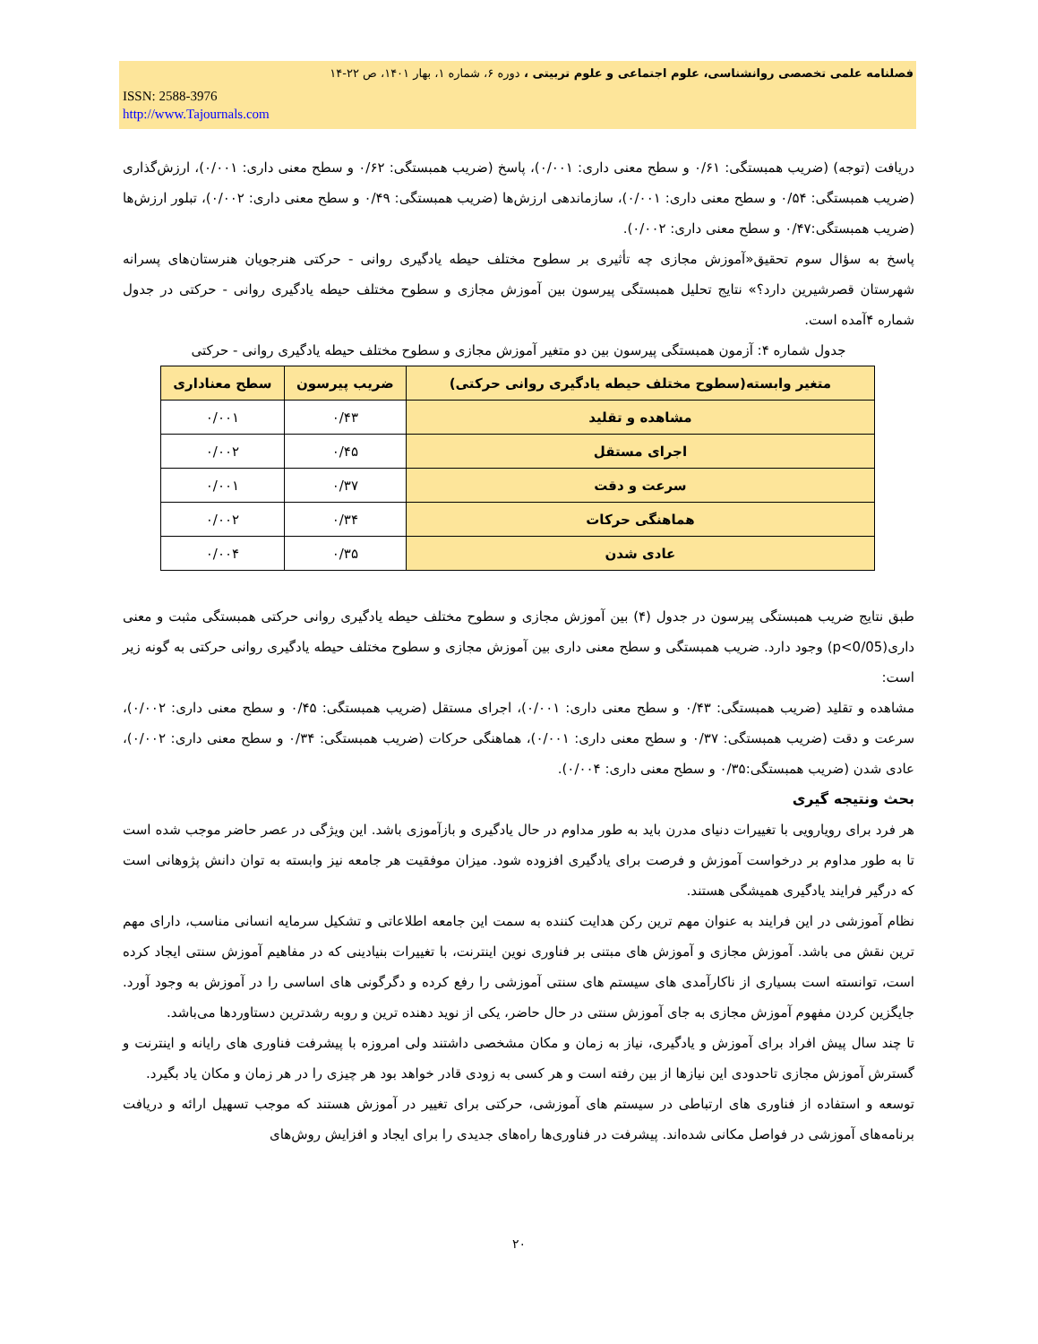فصلنامه علمی تخصصی روانشناسی، علوم اجتماعی و علوم تربیتی ، دوره ۶، شماره ۱، بهار ۱۴۰۱، ص ۲۲-۱۴
ISSN: 2588-3976
http://www.Tajournals.com
دریافت (توجه) (ضریب همبستگی: ۰/۶۱ و سطح معنی داری: ۰/۰۰۱)، پاسخ (ضریب همبستگی: ۰/۶۲ و سطح معنی داری: ۰/۰۰۱)، ارزش‌گذاری (ضریب همبستگی: ۰/۵۴ و سطح معنی داری: ۰/۰۰۱)، سازماندهی ارزش‌ها (ضریب همبستگی: ۰/۴۹ و سطح معنی داری: ۰/۰۰۲)، تبلور ارزش‌ها (ضریب همبستگی:۰/۴۷ و سطح معنی داری: ۰/۰۰۲).
پاسخ به سؤال سوم تحقیق«آموزش مجازی چه تأثیری بر سطوح مختلف حیطه یادگیری روانی - حرکتی هنرجویان هنرستان‌های پسرانه شهرستان قصرشیرین دارد؟» نتایج تحلیل همبستگی پیرسون بین آموزش مجازی و سطوح مختلف حیطه یادگیری روانی - حرکتی در جدول شماره ۴آمده است.
جدول شماره ۴: آزمون همبستگی پیرسون بین دو متغیر آموزش مجازی و سطوح مختلف حیطه یادگیری روانی - حرکتی
| متغیر وابسته(سطوح مختلف حیطه یادگیری روانی حرکتی) | ضریب پیرسون | سطح معناداری |
| --- | --- | --- |
| مشاهده و تقلید | ۰/۴۳ | ۰/۰۰۱ |
| اجرای مستقل | ۰/۴۵ | ۰/۰۰۲ |
| سرعت و دقت | ۰/۳۷ | ۰/۰۰۱ |
| هماهنگی حرکات | ۰/۳۴ | ۰/۰۰۲ |
| عادی شدن | ۰/۳۵ | ۰/۰۰۴ |
طبق نتایج ضریب همبستگی پیرسون در جدول (۴) بین آموزش مجازی و سطوح مختلف حیطه یادگیری روانی حرکتی همبستگی مثبت و معنی داری(p<0/05) وجود دارد. ضریب همبستگی و سطح معنی داری بین آموزش مجازی و سطوح مختلف حیطه یادگیری روانی حرکتی به گونه زیر است:
مشاهده و تقلید (ضریب همبستگی: ۰/۴۳ و سطح معنی داری: ۰/۰۰۱)، اجرای مستقل (ضریب همبستگی: ۰/۴۵ و سطح معنی داری: ۰/۰۰۲)، سرعت و دقت (ضریب همبستگی: ۰/۳۷ و سطح معنی داری: ۰/۰۰۱)، هماهنگی حرکات (ضریب همبستگی: ۰/۳۴ و سطح معنی داری: ۰/۰۰۲)، عادی شدن (ضریب همبستگی:۰/۳۵ و سطح معنی داری: ۰/۰۰۴).
بحث ونتیجه گیری
هر فرد برای رویارویی با تغییرات دنیای مدرن باید به طور مداوم در حال یادگیری و بازآموزی باشد. این ویژگی در عصر حاضر موجب شده است تا به طور مداوم بر درخواست آموزش و فرصت برای یادگیری افزوده شود. میزان موفقیت هر جامعه نیز وابسته به توان دانش پژوهانی است که درگیر فرایند یادگیری همیشگی هستند.
نظام آموزشی در این فرایند به عنوان مهم ترین رکن هدایت کننده به سمت این جامعه اطلاعاتی و تشکیل سرمایه انسانی مناسب، دارای مهم ترین نقش می باشد. آموزش مجازی و آموزش های مبتنی بر فناوری نوین اینترنت، با تغییرات بنیادینی که در مفاهیم آموزش سنتی ایجاد کرده است، توانسته است بسیاری از ناکارآمدی های سیستم های سنتی آموزشی را رفع کرده و دگرگونی های اساسی را در آموزش به وجود آورد. جایگزین کردن مفهوم آموزش مجازی به جای آموزش سنتی در حال حاضر، یکی از نوید دهنده ترین و روبه رشدترین دستاوردها می‌باشد.
تا چند سال پیش افراد برای آموزش و یادگیری، نیاز به زمان و مکان مشخصی داشتند ولی امروزه با پیشرفت فناوری های رایانه و اینترنت و گسترش آموزش مجازی تاحدودی این نیازها از بین رفته است و هر کسی به زودی قادر خواهد بود هر چیزی را در هر زمان و مکان یاد بگیرد.
توسعه و استفاده از فناوری های ارتباطی در سیستم های آموزشی، حرکتی برای تغییر در آموزش هستند که موجب تسهیل ارائه و دریافت برنامه‌های آموزشی در فواصل مکانی شده‌اند. پیشرفت در فناوری‌ها راه‌های جدیدی را برای ایجاد و افزایش روش‌های
۲۰